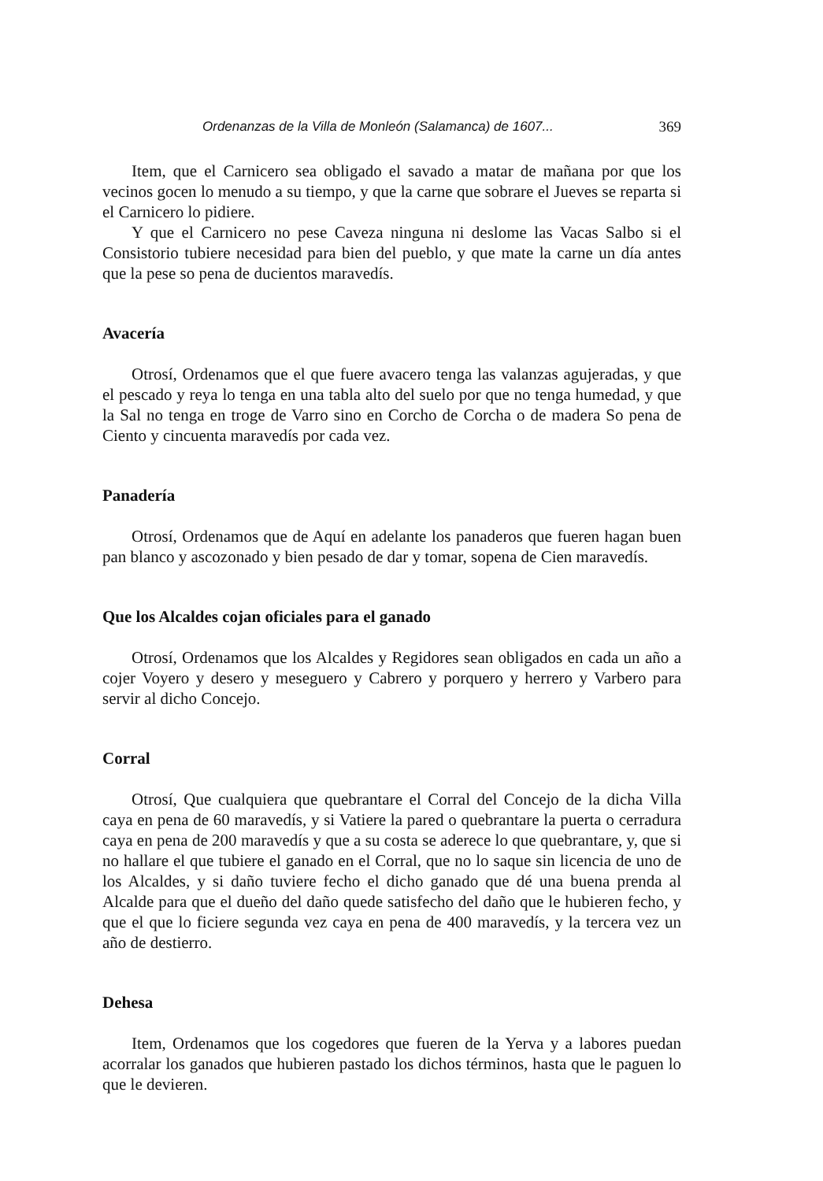Ordenanzas de la Villa de Monleón (Salamanca) de 1607... 369
Item, que el Carnicero sea obligado el savado a matar de mañana por que los vecinos gocen lo menudo a su tiempo, y que la carne que sobrare el Jueves se reparta si el Carnicero lo pidiere.
Y que el Carnicero no pese Caveza ninguna ni deslome las Vacas Salbo si el Consistorio tubiere necesidad para bien del pueblo, y que mate la carne un día antes que la pese so pena de ducientos maravedís.
Avacería
Otrosí, Ordenamos que el que fuere avacero tenga las valanzas agujeradas, y que el pescado y reya lo tenga en una tabla alto del suelo por que no tenga humedad, y que la Sal no tenga en troge de Varro sino en Corcho de Corcha o de madera So pena de Ciento y cincuenta maravedís por cada vez.
Panadería
Otrosí, Ordenamos que de Aquí en adelante los panaderos que fueren hagan buen pan blanco y ascozonado y bien pesado de dar y tomar, sopena de Cien maravedís.
Que los Alcaldes cojan oficiales para el ganado
Otrosí, Ordenamos que los Alcaldes y Regidores sean obligados en cada un año a cojer Voyero y desero y meseguero y Cabrero y porquero y herrero y Varbero para servir al dicho Concejo.
Corral
Otrosí, Que cualquiera que quebrantare el Corral del Concejo de la dicha Villa caya en pena de 60 maravedís, y si Vatiere la pared o quebrantare la puerta o cerradura caya en pena de 200 maravedís y que a su costa se aderece lo que quebrantare, y, que si no hallare el que tubiere el ganado en el Corral, que no lo saque sin licencia de uno de los Alcaldes, y si daño tuviere fecho el dicho ganado que dé una buena prenda al Alcalde para que el dueño del daño quede satisfecho del daño que le hubieren fecho, y que el que lo ficiere segunda vez caya en pena de 400 maravedís, y la tercera vez un año de destierro.
Dehesa
Item, Ordenamos que los cogedores que fueren de la Yerva y a labores puedan acorralar los ganados que hubieren pastado los dichos términos, hasta que le paguen lo que le devieren.